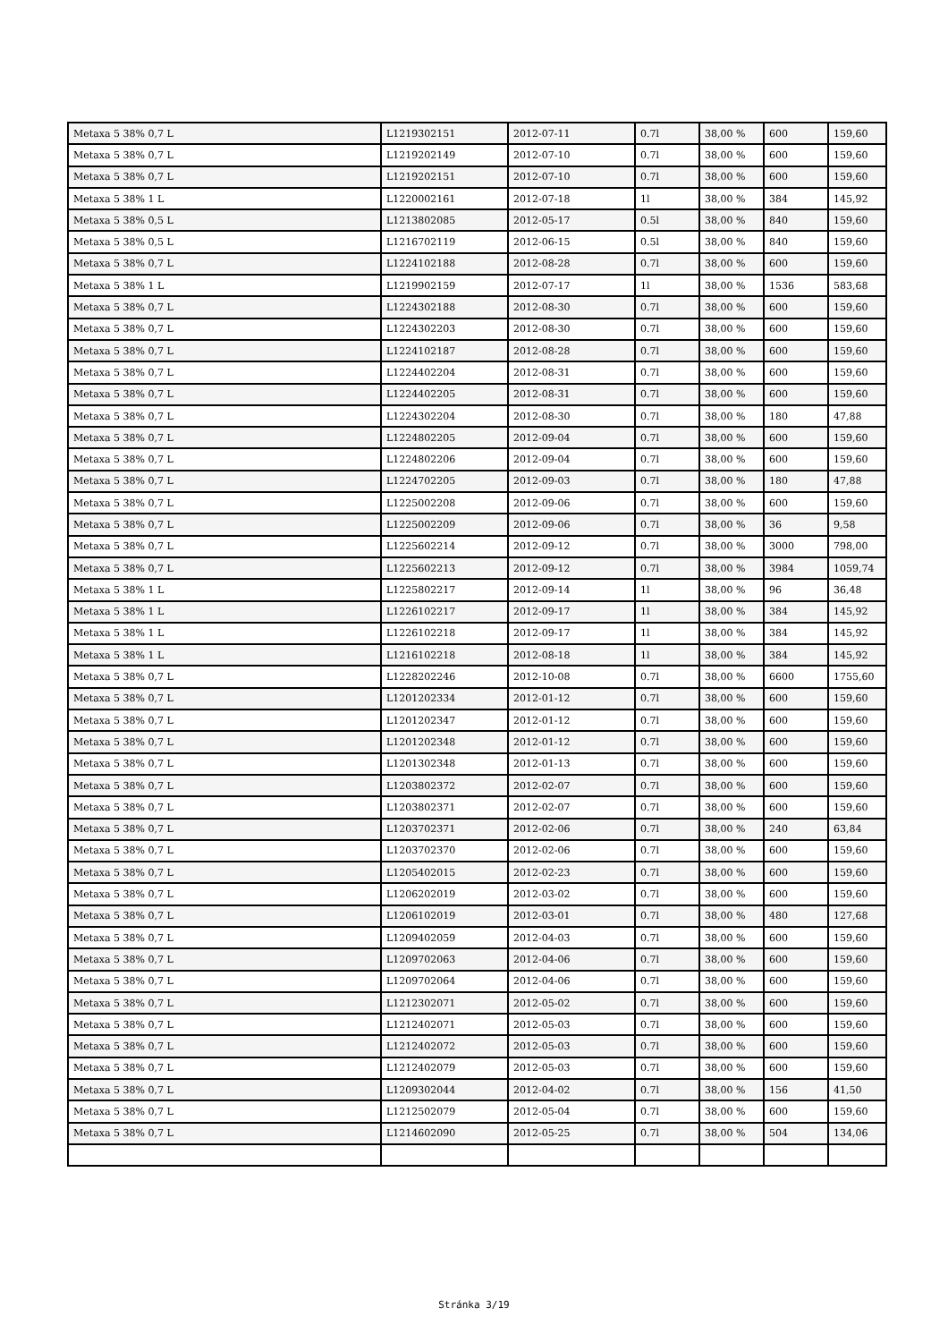| Metaxa 5 38% 0,7 L | L1219302151 | 2012-07-11 | 0.7l | 38,00 % | 600 | 159,60 |
| Metaxa 5 38% 0,7 L | L1219202149 | 2012-07-10 | 0.7l | 38,00 % | 600 | 159,60 |
| Metaxa 5 38% 0,7 L | L1219202151 | 2012-07-10 | 0.7l | 38,00 % | 600 | 159,60 |
| Metaxa 5 38% 1 L | L1220002161 | 2012-07-18 | 1l | 38,00 % | 384 | 145,92 |
| Metaxa 5 38% 0,5 L | L1213802085 | 2012-05-17 | 0.5l | 38,00 % | 840 | 159,60 |
| Metaxa 5 38% 0,5 L | L1216702119 | 2012-06-15 | 0.5l | 38,00 % | 840 | 159,60 |
| Metaxa 5 38% 0,7 L | L1224102188 | 2012-08-28 | 0.7l | 38,00 % | 600 | 159,60 |
| Metaxa 5 38% 1 L | L1219902159 | 2012-07-17 | 1l | 38,00 % | 1536 | 583,68 |
| Metaxa 5 38% 0,7 L | L1224302188 | 2012-08-30 | 0.7l | 38,00 % | 600 | 159,60 |
| Metaxa 5 38% 0,7 L | L1224302203 | 2012-08-30 | 0.7l | 38,00 % | 600 | 159,60 |
| Metaxa 5 38% 0,7 L | L1224102187 | 2012-08-28 | 0.7l | 38,00 % | 600 | 159,60 |
| Metaxa 5 38% 0,7 L | L1224402204 | 2012-08-31 | 0.7l | 38,00 % | 600 | 159,60 |
| Metaxa 5 38% 0,7 L | L1224402205 | 2012-08-31 | 0.7l | 38,00 % | 600 | 159,60 |
| Metaxa 5 38% 0,7 L | L1224302204 | 2012-08-30 | 0.7l | 38,00 % | 180 | 47,88 |
| Metaxa 5 38% 0,7 L | L1224802205 | 2012-09-04 | 0.7l | 38,00 % | 600 | 159,60 |
| Metaxa 5 38% 0,7 L | L1224802206 | 2012-09-04 | 0.7l | 38,00 % | 600 | 159,60 |
| Metaxa 5 38% 0,7 L | L1224702205 | 2012-09-03 | 0.7l | 38,00 % | 180 | 47,88 |
| Metaxa 5 38% 0,7 L | L1225002208 | 2012-09-06 | 0.7l | 38,00 % | 600 | 159,60 |
| Metaxa 5 38% 0,7 L | L1225002209 | 2012-09-06 | 0.7l | 38,00 % | 36 | 9,58 |
| Metaxa 5 38% 0,7 L | L1225602214 | 2012-09-12 | 0.7l | 38,00 % | 3000 | 798,00 |
| Metaxa 5 38% 0,7 L | L1225602213 | 2012-09-12 | 0.7l | 38,00 % | 3984 | 1059,74 |
| Metaxa 5 38% 1 L | L1225802217 | 2012-09-14 | 1l | 38,00 % | 96 | 36,48 |
| Metaxa 5 38% 1 L | L1226102217 | 2012-09-17 | 1l | 38,00 % | 384 | 145,92 |
| Metaxa 5 38% 1 L | L1226102218 | 2012-09-17 | 1l | 38,00 % | 384 | 145,92 |
| Metaxa 5 38% 1 L | L1216102218 | 2012-08-18 | 1l | 38,00 % | 384 | 145,92 |
| Metaxa 5 38% 0,7 L | L1228202246 | 2012-10-08 | 0.7l | 38,00 % | 6600 | 1755,60 |
| Metaxa 5 38% 0,7 L | L1201202334 | 2012-01-12 | 0.7l | 38,00 % | 600 | 159,60 |
| Metaxa 5 38% 0,7 L | L1201202347 | 2012-01-12 | 0.7l | 38,00 % | 600 | 159,60 |
| Metaxa 5 38% 0,7 L | L1201202348 | 2012-01-12 | 0.7l | 38,00 % | 600 | 159,60 |
| Metaxa 5 38% 0,7 L | L1201302348 | 2012-01-13 | 0.7l | 38,00 % | 600 | 159,60 |
| Metaxa 5 38% 0,7 L | L1203802372 | 2012-02-07 | 0.7l | 38,00 % | 600 | 159,60 |
| Metaxa 5 38% 0,7 L | L1203802371 | 2012-02-07 | 0.7l | 38,00 % | 600 | 159,60 |
| Metaxa 5 38% 0,7 L | L1203702371 | 2012-02-06 | 0.7l | 38,00 % | 240 | 63,84 |
| Metaxa 5 38% 0,7 L | L1203702370 | 2012-02-06 | 0.7l | 38,00 % | 600 | 159,60 |
| Metaxa 5 38% 0,7 L | L1205402015 | 2012-02-23 | 0.7l | 38,00 % | 600 | 159,60 |
| Metaxa 5 38% 0,7 L | L1206202019 | 2012-03-02 | 0.7l | 38,00 % | 600 | 159,60 |
| Metaxa 5 38% 0,7 L | L1206102019 | 2012-03-01 | 0.7l | 38,00 % | 480 | 127,68 |
| Metaxa 5 38% 0,7 L | L1209402059 | 2012-04-03 | 0.7l | 38,00 % | 600 | 159,60 |
| Metaxa 5 38% 0,7 L | L1209702063 | 2012-04-06 | 0.7l | 38,00 % | 600 | 159,60 |
| Metaxa 5 38% 0,7 L | L1209702064 | 2012-04-06 | 0.7l | 38,00 % | 600 | 159,60 |
| Metaxa 5 38% 0,7 L | L1212302071 | 2012-05-02 | 0.7l | 38,00 % | 600 | 159,60 |
| Metaxa 5 38% 0,7 L | L1212402071 | 2012-05-03 | 0.7l | 38,00 % | 600 | 159,60 |
| Metaxa 5 38% 0,7 L | L1212402072 | 2012-05-03 | 0.7l | 38,00 % | 600 | 159,60 |
| Metaxa 5 38% 0,7 L | L1212402079 | 2012-05-03 | 0.7l | 38,00 % | 600 | 159,60 |
| Metaxa 5 38% 0,7 L | L1209302044 | 2012-04-02 | 0.7l | 38,00 % | 156 | 41,50 |
| Metaxa 5 38% 0,7 L | L1212502079 | 2012-05-04 | 0.7l | 38,00 % | 600 | 159,60 |
| Metaxa 5 38% 0,7 L | L1214602090 | 2012-05-25 | 0.7l | 38,00 % | 504 | 134,06 |
Stránka 3/19